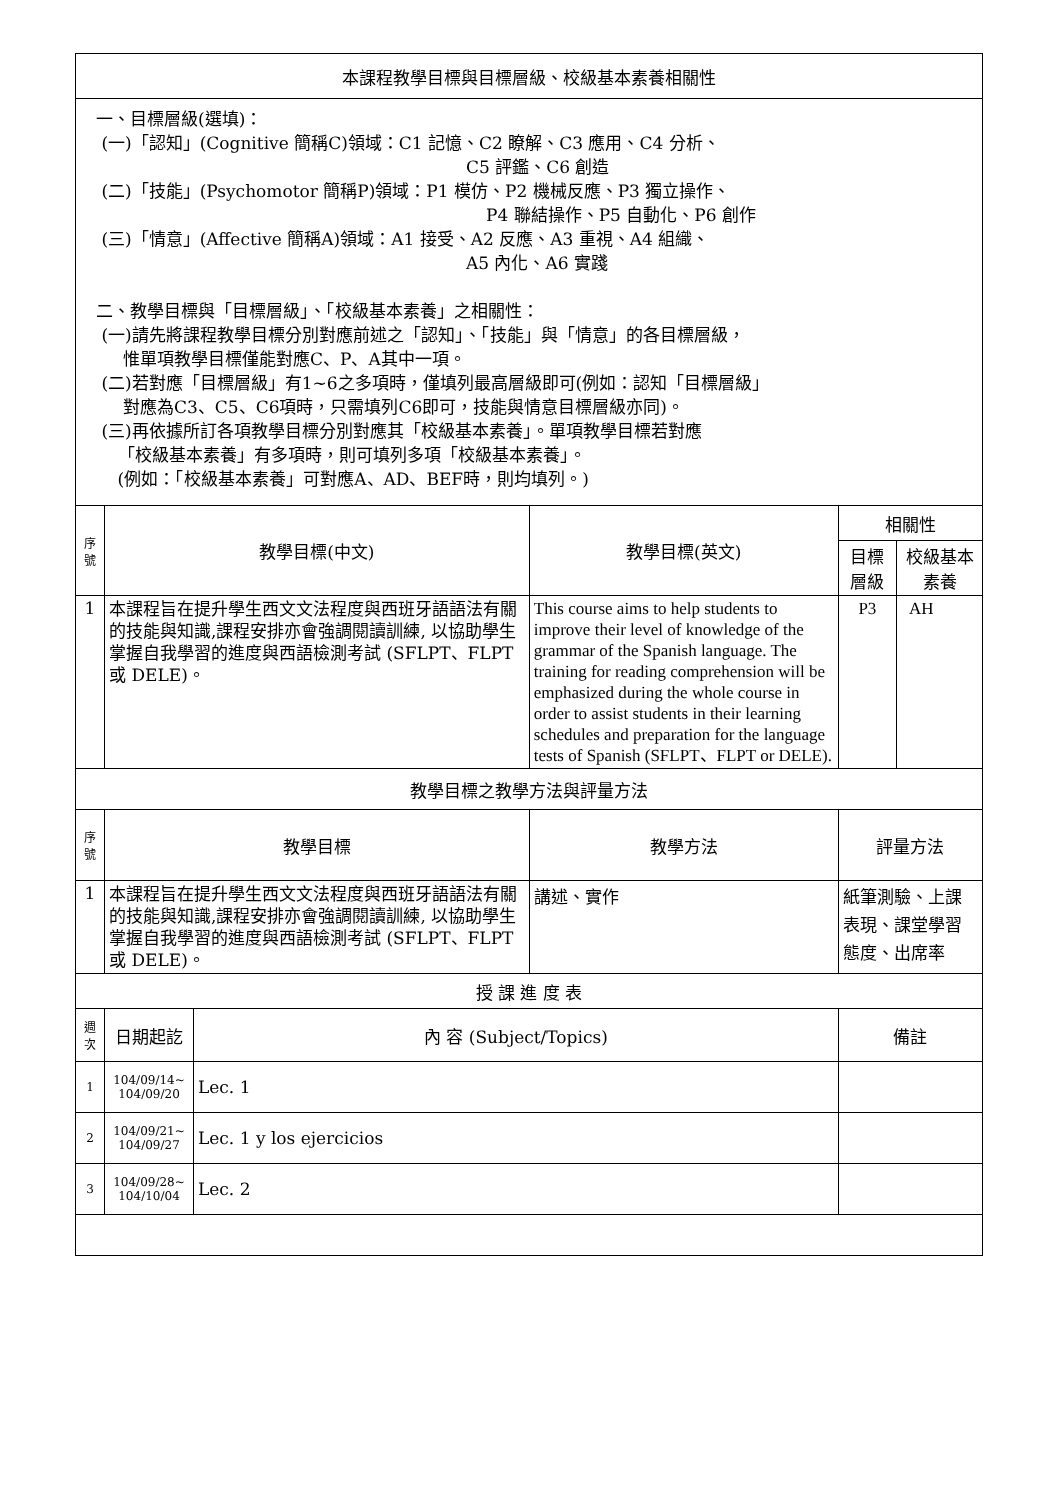| 本課程教學目標與目標層級、校級基本素養相關性 | | | | | |
| 一、目標層級(選填)： (一)「認知」(Cognitive 簡稱C)領域：C1 記憶、C2 瞭解、C3 應用、C4 分析、 C5 評鑑、C6 創造 (二)「技能」(Psychomotor 簡稱P)領域：P1 模仿、P2 機械反應、P3 獨立操作、 P4 聯結操作、P5 自動化、P6 創作 (三)「情意」(Affective 簡稱A)領域：A1 接受、A2 反應、A3 重視、A4 組織、 A5 內化、A6 實踐 二、教學目標與「目標層級」、「校級基本素養」之相關性： (一)請先將課程教學目標分別對應前述之「認知」、「技能」與「情意」的各目標層級， 惟單項教學目標僅能對應C、P、A其中一項。 (二)若對應「目標層級」有1~6之多項時，僅填列最高層級即可(例如：認知「目標層級」 對應為C3、C5、C6項時，只需填列C6即可，技能與情意目標層級亦同)。 (三)再依據所訂各項教學目標分別對應其「校級基本素養」。單項教學目標若對應 「校級基本素養」有多項時，則可填列多項「校級基本素養」。 (例如：「校級基本素養」可對應A、AD、BEF時，則均填列。) | | | | | |
| 序 號 | 教學目標(中文) | | 教學目標(英文) | 相關性 | |
| | | | | 目標層級 | 校級基本素養 |
| 1 | 本課程旨在提升學生西文文法程度與西班牙語語法有關的技能與知識,課程安排亦會強調閱讀訓練, 以協助學生掌握自我學習的進度與西語檢測考試 (SFLPT、FLPT 或 DELE)。 | | This course aims to help students to improve their level of knowledge of the grammar of the Spanish language. The training for reading comprehension will be emphasized during the whole course in order to assist students in their learning schedules and preparation for the language tests of Spanish (SFLPT、FLPT or DELE). | P3 | AH |
| 教學目標之教學方法與評量方法 | | | | | |
| 序 號 | 教學目標 | | 教學方法 | 評量方法 | |
| 1 | 本課程旨在提升學生西文文法程度與西班牙語語法有關的技能與知識,課程安排亦會強調閱讀訓練, 以協助學生掌握自我學習的進度與西語檢測考試 (SFLPT、FLPT 或 DELE)。 | | 講述、實作 | 紙筆測驗、上課表現、課堂學習態度、出席率 | |
| 授 課 進 度 表 | | | | | |
| 週 次 | 日期起訖 | 內 容 (Subject/Topics) | | 備註 | |
| 1 | 104/09/14~ 104/09/20 | Lec. 1 | | | |
| 2 | 104/09/21~ 104/09/27 | Lec. 1 y los ejercicios | | | |
| 3 | 104/09/28~ 104/10/04 | Lec. 2 | | | |